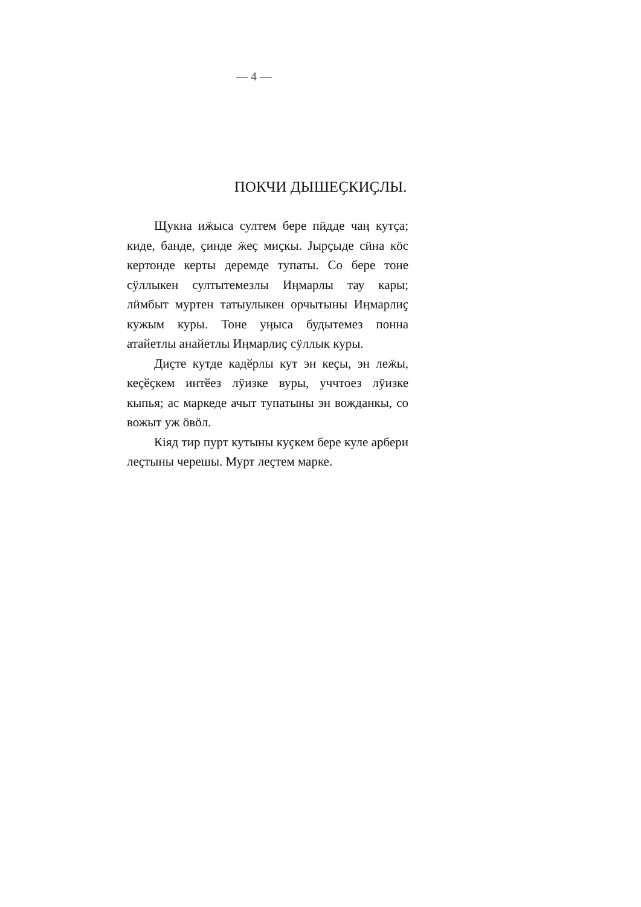— 4 —
ПОКЧИ ДЫШЕҪКИҪЛЫ.
Щукна иӝыса султем бере пӥдде чаӊ кутҫа; киде, банде, ҫинде ӝеҫ миҫкы. Јырҫыде сӥна кӧс кертонде керты деремде тупаты. Со бере тоне сӱллыкен султытемезлы Иӊмарлы тау кары; лӥмбыт муртен татыулыкен орчытыны Иӊмарлиҫ кужым куры. Тоне уӊыса будытемез понна атайетлы анайетлы Иӊмарлиҫ сӱллык куры.
Диҫте кутде кадӗрлы кут эн кеҫы, эн леӝы, кеҫӗҫкем интӗез лӱизке вуры, уччтоез лӱизке кыпья; ас маркеде ачыт тупатыны эн вожданкы, со вожыт уж ӧвӧл.
Кiяд тир пурт кутыны куҫкем бере куле арбери леҫтыны черешы. Мурт леҫтем марке.